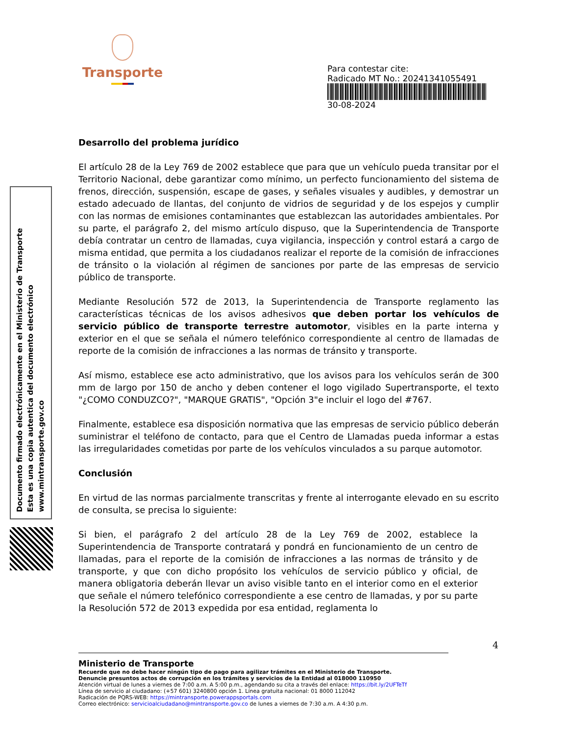Transporte
Para contestar cite:
Radicado MT No.: 20241341055491
30-08-2024
Documento firmado electrónicamente en el Ministerio de Transporte
Esta es una copia autentica del documento electrónico
www.mintransporte.gov.co
Desarrollo del problema jurídico
El artículo 28 de la Ley 769 de 2002 establece que para que un vehículo pueda transitar por el Territorio Nacional, debe garantizar como mínimo, un perfecto funcionamiento del sistema de frenos, dirección, suspensión, escape de gases, y señales visuales y audibles, y demostrar un estado adecuado de llantas, del conjunto de vidrios de seguridad y de los espejos y cumplir con las normas de emisiones contaminantes que establezcan las autoridades ambientales. Por su parte, el parágrafo 2, del mismo artículo dispuso, que la Superintendencia de Transporte debía contratar un centro de llamadas, cuya vigilancia, inspección y control estará a cargo de misma entidad, que permita a los ciudadanos realizar el reporte de la comisión de infracciones de tránsito o la violación al régimen de sanciones por parte de las empresas de servicio público de transporte.
Mediante Resolución 572 de 2013, la Superintendencia de Transporte reglamento las características técnicas de los avisos adhesivos que deben portar los vehículos de servicio público de transporte terrestre automotor, visibles en la parte interna y exterior en el que se señala el número telefónico correspondiente al centro de llamadas de reporte de la comisión de infracciones a las normas de tránsito y transporte.
Así mismo, establece ese acto administrativo, que los avisos para los vehículos serán de 300 mm de largo por 150 de ancho y deben contener el logo vigilado Supertransporte, el texto "¿COMO CONDUZCO?", "MARQUE GRATIS", "Opción 3"e incluir el logo del #767.
Finalmente, establece esa disposición normativa que las empresas de servicio público deberán suministrar el teléfono de contacto, para que el Centro de Llamadas pueda informar a estas las irregularidades cometidas por parte de los vehículos vinculados a su parque automotor.
Conclusión
En virtud de las normas parcialmente transcritas y frente al interrogante elevado en su escrito de consulta, se precisa lo siguiente:
Si bien, el parágrafo 2 del artículo 28 de la Ley 769 de 2002, establece la Superintendencia de Transporte contratará y pondrá en funcionamiento de un centro de llamadas, para el reporte de la comisión de infracciones a las normas de tránsito y de transporte, y que con dicho propósito los vehículos de servicio público y oficial, de manera obligatoria deberán llevar un aviso visible tanto en el interior como en el exterior que señale el número telefónico correspondiente a ese centro de llamadas, y por su parte la Resolución 572 de 2013 expedida por esa entidad, reglamenta lo
4
Ministerio de Transporte
Recuerde que no debe hacer ningún tipo de pago para agilizar trámites en el Ministerio de Transporte.
Denuncie presuntos actos de corrupción en los trámites y servicios de la Entidad al 018000 110950
Atención virtual de lunes a viernes de 7:00 a.m. A 5:00 p.m., agendando su cita a través del enlace: https://bit.ly/2UFTeTf
Línea de servicio al ciudadano: (+57 601) 3240800 opción 1. Línea gratuita nacional: 01 8000 112042
Radicación de PQRS-WEB: https://mintransporte.powerappsportals.com
Correo electrónico: servicioalciudadano@mintransporte.gov.co de lunes a viernes de 7:30 a.m. A 4:30 p.m.